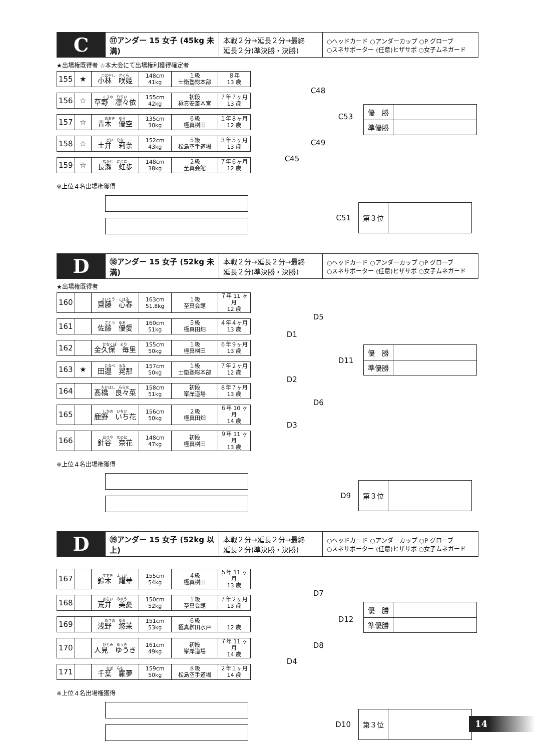| C | ⑰アンダー 15 女子 (45kg 未満) | 本戦２分→延長２分→最終 延長２分(準決勝・決勝) | ○ヘッドカード ○アンダーカップ ○P グローブ ○スネサポーター (任意)ヒザサポ ○女子ムネガード |
★出場権既得者 ☆本大会にて出場権利獲得確定者
| 155 | ★ | こばやし さくら 小林 咲姫 | 148cm 41kg | １級 士衛塾総本部 | ８年 13 歳 |
| 156 | ☆ | くさの りりい 草野 凛々依 | 155cm 42kg | 初段 極真安斎本宮 | ７年７ヶ月 13 歳 |
| 157 | ☆ | あおき ゆら 青木 優空 | 135cm 30kg | ６級 極真桝田 | １年８ヶ月 12 歳 |
| 158 | ☆ | どい りな 土井 莉奈 | 152cm 43kg | ５級 松島空手道場 | ３年５ヶ月 13 歳 |
| 159 | ☆ | ながせ にじほ 長瀬 虹歩 | 148cm 38kg | ２級 至真会館 | ７年６ヶ月 12 歳 |
C48
C53
C49
C45
| 優 勝 | |
| 準優勝 | |
※上位４名出場権獲得
C51
| 第３位 | |
| D | ⑱アンダー 15 女子 (52kg 未満) | 本戦２分→延長２分→最終 延長２分(準決勝・決勝) | ○ヘッドカード ○アンダーカップ ○P グローブ ○スネサポーター (任意)ヒザサポ ○女子ムネガード |
★出場権既得者
| 160 | | さいとう こはる 齋藤 心春 | 163cm 51.8kg | １級 至真会館 | ７年 11 ヶ月 12 歳 |
| 161 | | さとう ゆあ 佐藤 優愛 | 160cm 51kg | ５級 極真田畑 | ４年４ヶ月 13 歳 |
| 162 | | かなくぼ まり 金久保 毎里 | 155cm 50kg | １級 極真桝田 | ６年９ヶ月 13 歳 |
| 163 | ★ | たなべ るな 田邉 晃那 | 157cm 50kg | １級 士衛塾総本部 | ７年２ヶ月 12 歳 |
| 164 | | たかはし ららな 髙橋 良々菜 | 158cm 51kg | 初段 峯岸道場 | ８年７ヶ月 13 歳 |
| 165 | | しかの いちか 鹿野 いち花 | 156cm 50kg | ２級 極真田畑 | ６年 10 ヶ月 14 歳 |
| 166 | | はりや なのは 針谷 奈花 | 148cm 47kg | 初段 極真桝田 | ９年 11 ヶ月 13 歳 |
D5
D1
D11
D2
D6
D3
| 優 勝 | |
| 準優勝 | |
※上位４名出場権獲得
D9
| 第３位 | |
| D | ⑲アンダー 15 女子 (52kg 以上) | 本戦２分→延長２分→最終 延長２分(準決勝・決勝) | ○ヘッドカード ○アンダーカップ ○P グローブ ○スネサポーター (任意)ヒザサポ ○女子ムネガード |
| 167 | | すずき ようか 鈴木 耀華 | 155cm 54kg | ４級 極真桝田 | ５年 11 ヶ月 13 歳 |
| 168 | | あらい みゆう 荒井 美憂 | 150cm 52kg | １級 至真会館 | ７年２ヶ月 13 歳 |
| 169 | | あさの ゆま 浅野 悠茉 | 151cm 53kg | ６級 極真桝田水戸 | 12 歳 |
| 170 | | ひとみ ゆうき 人見 ゆうき | 161cm 49kg | 初段 峯岸道場 | ７年 11 ヶ月 14 歳 |
| 171 | | ちば らむ 千葉 羅夢 | 159cm 50kg | ８級 松島空手道場 | ２年１ヶ月 14 歳 |
D7
D12
D8
D4
| 優 勝 | |
| 準優勝 | |
※上位４名出場権獲得
D10
| 第３位 | |
14